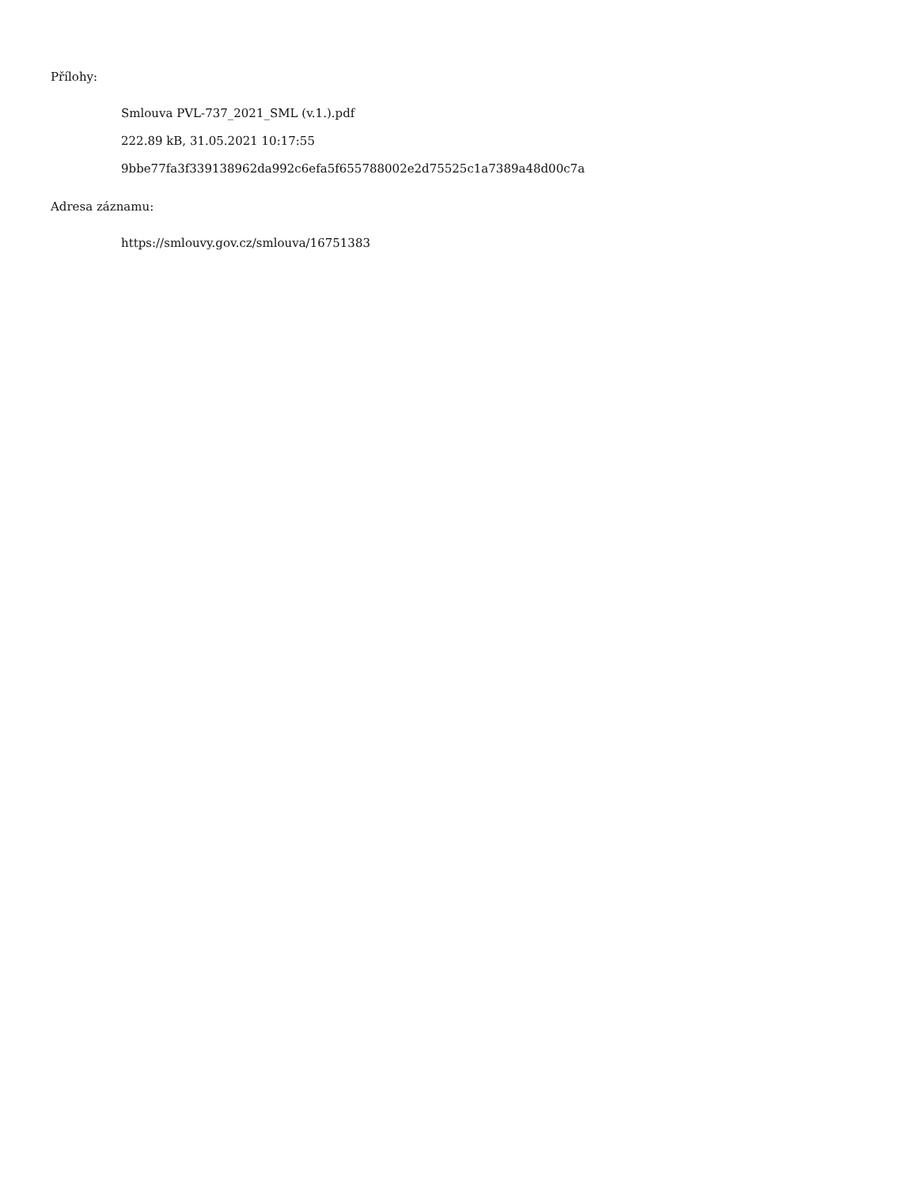Přílohy:
Smlouva PVL-737_2021_SML (v.1.).pdf
222.89 kB, 31.05.2021 10:17:55
9bbe77fa3f339138962da992c6efa5f655788002e2d75525c1a7389a48d00c7a
Adresa záznamu:
https://smlouvy.gov.cz/smlouva/16751383